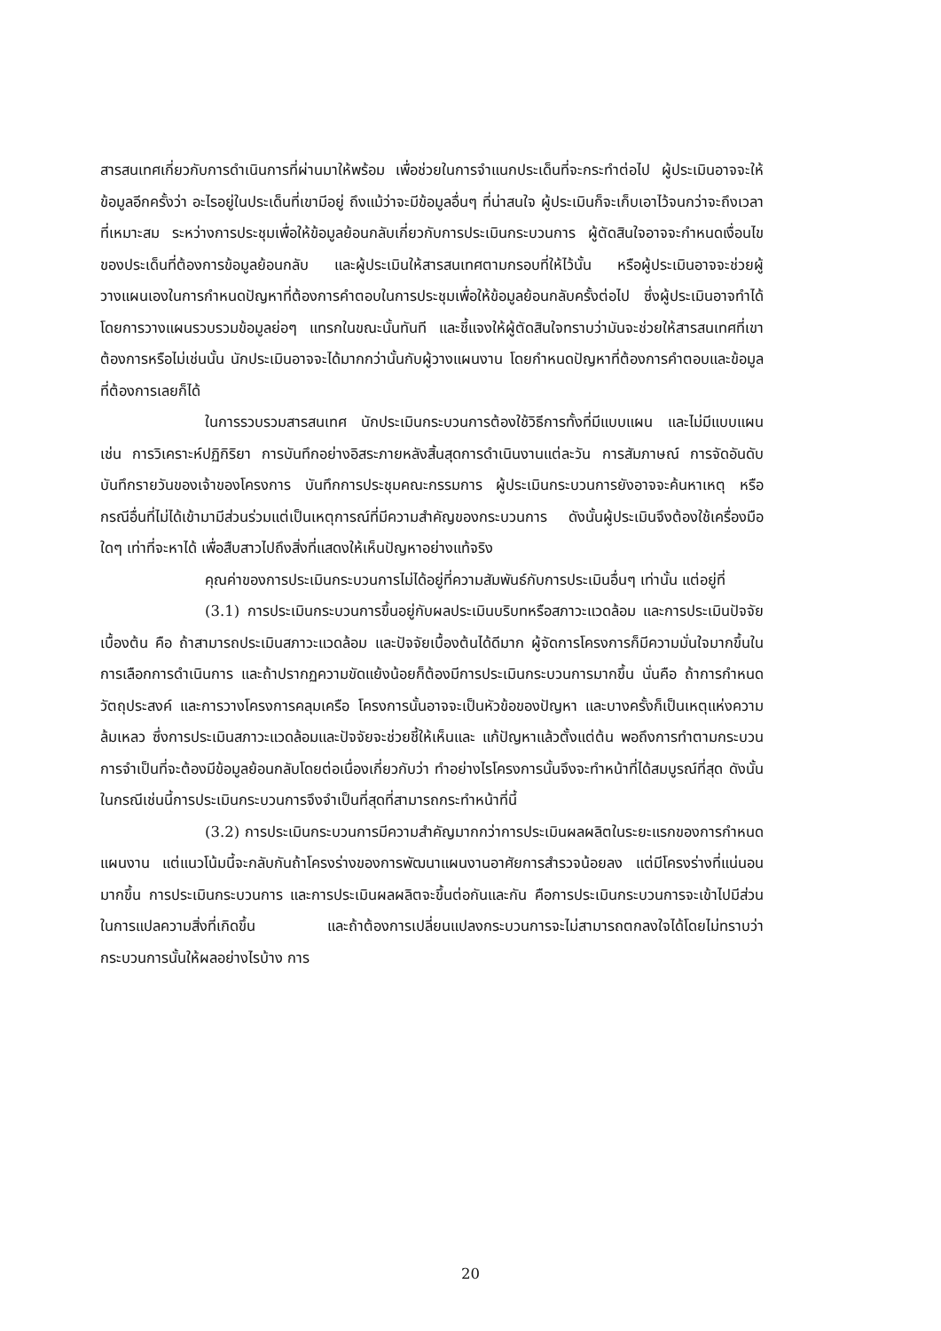สารสนเทศเกี่ยวกับการดำเนินการที่ผ่านมาให้พร้อม เพื่อช่วยในการจำแนกประเด็นที่จะกระทำต่อไป ผู้ประเมินอาจจะให้ข้อมูลอีกครั้งว่า อะไรอยู่ในประเด็นที่เขามีอยู่ ถึงแม้ว่าจะมีข้อมูลอื่นๆ ที่น่าสนใจ ผู้ประเมินก็จะเก็บเอาไว้จนกว่าจะถึงเวลาที่เหมาะสม ระหว่างการประชุมเพื่อให้ข้อมูลย้อนกลับเกี่ยวกับการประเมินกระบวนการ ผู้ตัดสินใจอาจจะกำหนดเงื่อนไขของประเด็นที่ต้องการข้อมูลย้อนกลับ และผู้ประเมินให้สารสนเทศตามกรอบที่ให้ไว้นั้น หรือผู้ประเมินอาจจะช่วยผู้วางแผนเองในการกำหนดปัญหาที่ต้องการคำตอบในการประชุมเพื่อให้ข้อมูลย้อนกลับครั้งต่อไป ซึ่งผู้ประเมินอาจทำได้โดยการวางแผนรวบรวมข้อมูลย่อๆ แทรกในขณะนั้นทันที และชี้แจงให้ผู้ตัดสินใจทราบว่ามันจะช่วยให้สารสนเทศที่เขาต้องการหรือไม่เช่นนั้น นักประเมินอาจจะได้มากกว่านั้นกับผู้วางแผนงาน โดยกำหนดปัญหาที่ต้องการคำตอบและข้อมูลที่ต้องการเลยก็ได้
ในการรวบรวมสารสนเทศ นักประเมินกระบวนการต้องใช้วิธีการทั้งที่มีแบบแผน และไม่มีแบบแผน เช่น การวิเคราะห์ปฏิกิริยา การบันทึกอย่างอิสระภายหลังสิ้นสุดการดำเนินงานแต่ละวัน การสัมภาษณ์ การจัดอันดับ บันทึกรายวันของเจ้าของโครงการ บันทึกการประชุมคณะกรรมการ ผู้ประเมินกระบวนการยังอาจจะค้นหาเหตุ หรือกรณีอื่นที่ไม่ได้เข้ามามีส่วนร่วมแต่เป็นเหตุการณ์ที่มีความสำคัญของกระบวนการ ดังนั้นผู้ประเมินจึงต้องใช้เครื่องมือใดๆ เท่าที่จะหาได้ เพื่อสืบสาวไปถึงสิ่งที่แสดงให้เห็นปัญหาอย่างแท้จริง
คุณค่าของการประเมินกระบวนการไม่ได้อยู่ที่ความสัมพันธ์กับการประเมินอื่นๆ เท่านั้น แต่อยู่ที่
(3.1) การประเมินกระบวนการขึ้นอยู่กับผลประเมินบริบทหรือสภาวะแวดล้อม และการประเมินปัจจัยเบื้องต้น คือ ถ้าสามารถประเมินสภาวะแวดล้อม และปัจจัยเบื้องต้นได้ดีมาก ผู้จัดการโครงการก็มีความมั่นใจมากขึ้นในการเลือกการดำเนินการ และถ้าปรากฏความขัดแย้งน้อยก็ต้องมีการประเมินกระบวนการมากขึ้น นั่นคือ ถ้าการกำหนดวัตถุประสงค์ และการวางโครงการคลุมเครือ โครงการนั้นอาจจะเป็นหัวข้อของปัญหา และบางครั้งก็เป็นเหตุแห่งความล้มเหลว ซึ่งการประเมินสภาวะแวดล้อมและปัจจัยจะช่วยชี้ให้เห็นและ แก้ปัญหาแล้วตั้งแต่ต้น พอถึงการทำตามกระบวนการจำเป็นที่จะต้องมีข้อมูลย้อนกลับโดยต่อเนื่องเกี่ยวกับว่า ทำอย่างไรโครงการนั้นจึงจะทำหน้าที่ได้สมบูรณ์ที่สุด ดังนั้นในกรณีเช่นนี้การประเมินกระบวนการจึงจำเป็นที่สุดที่สามารถกระทำหน้าที่นี้
(3.2) การประเมินกระบวนการมีความสำคัญมากกว่าการประเมินผลผลิตในระยะแรกของการกำหนดแผนงาน แต่แนวโน้มนี้จะกลับกันถ้าโครงร่างของการพัฒนาแผนงานอาศัยการสำรวจน้อยลง แต่มีโครงร่างที่แน่นอนมากขึ้น การประเมินกระบวนการ และการประเมินผลผลิตจะขึ้นต่อกันและกัน คือการประเมินกระบวนการจะเข้าไปมีส่วนในการแปลความสิ่งที่เกิดขึ้น และถ้าต้องการเปลี่ยนแปลงกระบวนการจะไม่สามารถตกลงใจได้โดยไม่ทราบว่ากระบวนการนั้นให้ผลอย่างไรบ้าง การ
20